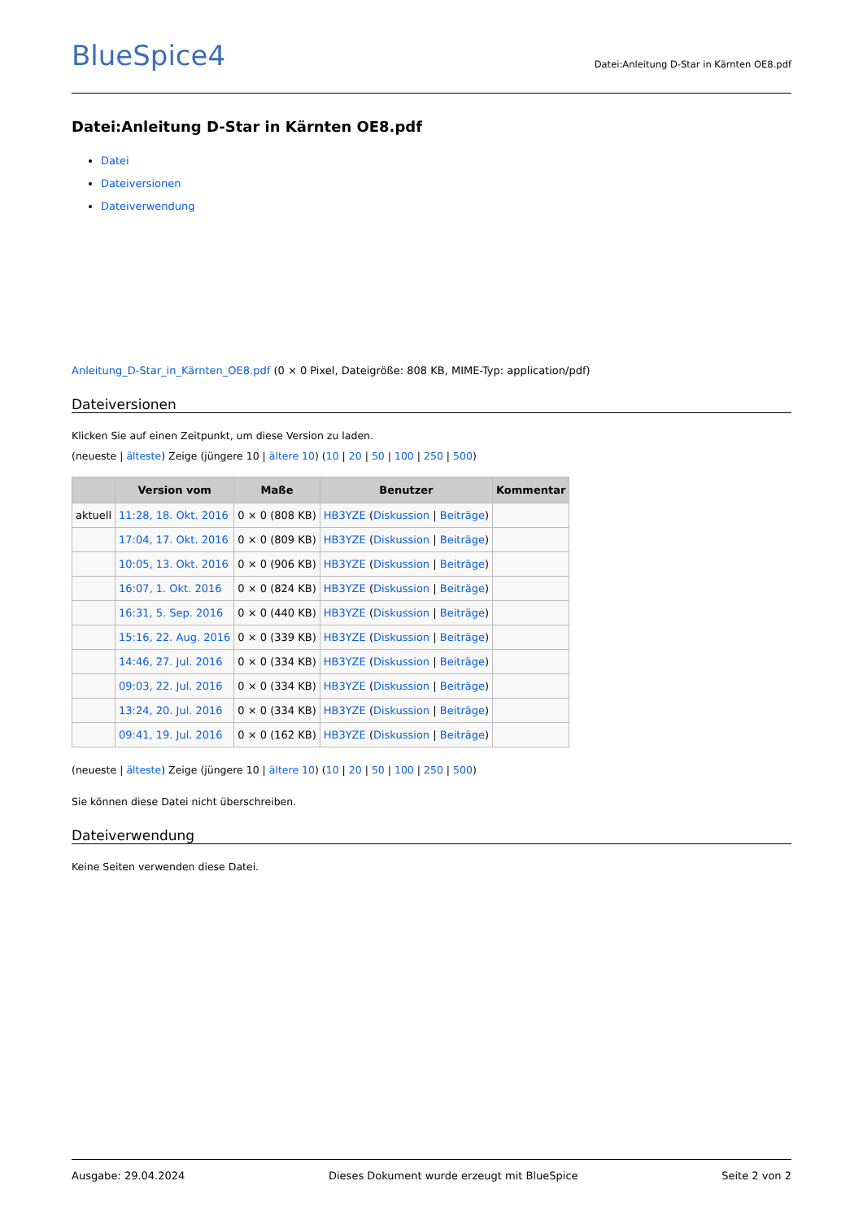BlueSpice4
Datei:Anleitung D-Star in Kärnten OE8.pdf
Datei:Anleitung D-Star in Kärnten OE8.pdf
Datei
Dateiversionen
Dateiverwendung
Anleitung_D-Star_in_Kärnten_OE8.pdf (0 × 0 Pixel, Dateigröße: 808 KB, MIME-Typ: application/pdf)
Dateiversionen
Klicken Sie auf einen Zeitpunkt, um diese Version zu laden.
(neueste | älteste) Zeige (jüngere 10 | ältere 10) (10 | 20 | 50 | 100 | 250 | 500)
| | Version vom | Maße | Benutzer | Kommentar |
| --- | --- | --- | --- | --- |
| aktuell | 11:28, 18. Okt. 2016 | 0 × 0 (808 KB) | HB3YZE ( Diskussion / Beiträge ) | |
| | 17:04, 17. Okt. 2016 | 0 × 0 (809 KB) | HB3YZE ( Diskussion / Beiträge ) | |
| | 10:05, 13. Okt. 2016 | 0 × 0 (906 KB) | HB3YZE ( Diskussion / Beiträge ) | |
| | 16:07, 1. Okt. 2016 | 0 × 0 (824 KB) | HB3YZE ( Diskussion / Beiträge ) | |
| | 16:31, 5. Sep. 2016 | 0 × 0 (440 KB) | HB3YZE ( Diskussion / Beiträge ) | |
| | 15:16, 22. Aug. 2016 | 0 × 0 (339 KB) | HB3YZE ( Diskussion / Beiträge ) | |
| | 14:46, 27. Jul. 2016 | 0 × 0 (334 KB) | HB3YZE ( Diskussion / Beiträge ) | |
| | 09:03, 22. Jul. 2016 | 0 × 0 (334 KB) | HB3YZE ( Diskussion / Beiträge ) | |
| | 13:24, 20. Jul. 2016 | 0 × 0 (334 KB) | HB3YZE ( Diskussion / Beiträge ) | |
| | 09:41, 19. Jul. 2016 | 0 × 0 (162 KB) | HB3YZE ( Diskussion / Beiträge ) | |
(neueste | älteste) Zeige (jüngere 10 | ältere 10) (10 | 20 | 50 | 100 | 250 | 500)
Sie können diese Datei nicht überschreiben.
Dateiverwendung
Keine Seiten verwenden diese Datei.
Ausgabe: 29.04.2024 Dieses Dokument wurde erzeugt mit BlueSpice Seite 2 von 2